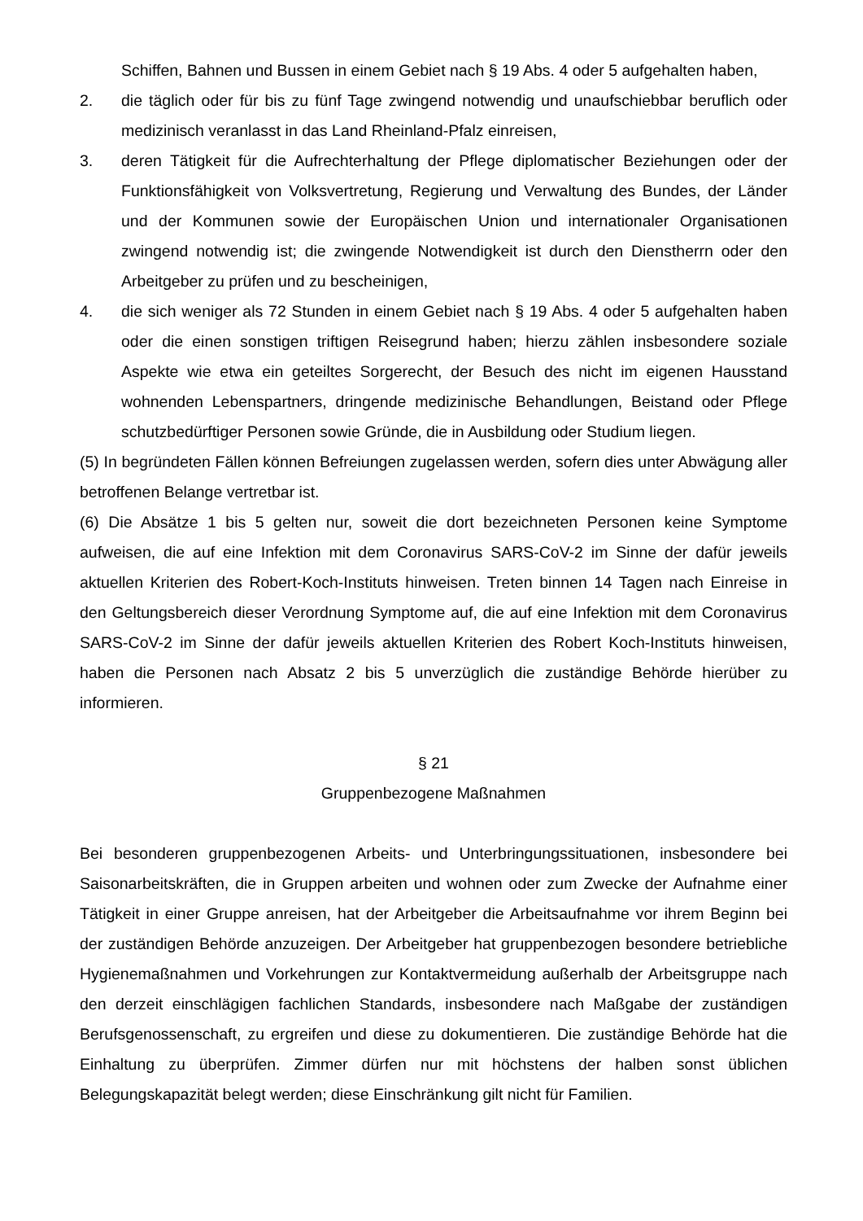Schiffen, Bahnen und Bussen in einem Gebiet nach § 19 Abs. 4 oder 5 aufgehalten haben,
2. die täglich oder für bis zu fünf Tage zwingend notwendig und unaufschiebbar beruflich oder medizinisch veranlasst in das Land Rheinland-Pfalz einreisen,
3. deren Tätigkeit für die Aufrechterhaltung der Pflege diplomatischer Beziehungen oder der Funktionsfähigkeit von Volksvertretung, Regierung und Verwaltung des Bundes, der Länder und der Kommunen sowie der Europäischen Union und internationaler Organisationen zwingend notwendig ist; die zwingende Notwendigkeit ist durch den Dienstherrn oder den Arbeitgeber zu prüfen und zu bescheinigen,
4. die sich weniger als 72 Stunden in einem Gebiet nach § 19 Abs. 4 oder 5 aufgehalten haben oder die einen sonstigen triftigen Reisegrund haben; hierzu zählen insbesondere soziale Aspekte wie etwa ein geteiltes Sorgerecht, der Besuch des nicht im eigenen Hausstand wohnenden Lebenspartners, dringende medizinische Behandlungen, Beistand oder Pflege schutzbedürftiger Personen sowie Gründe, die in Ausbildung oder Studium liegen.
(5) In begründeten Fällen können Befreiungen zugelassen werden, sofern dies unter Abwägung aller betroffenen Belange vertretbar ist.
(6) Die Absätze 1 bis 5 gelten nur, soweit die dort bezeichneten Personen keine Symptome aufweisen, die auf eine Infektion mit dem Coronavirus SARS-CoV-2 im Sinne der dafür jeweils aktuellen Kriterien des Robert-Koch-Instituts hinweisen. Treten binnen 14 Tagen nach Einreise in den Geltungsbereich dieser Verordnung Symptome auf, die auf eine Infektion mit dem Coronavirus SARS-CoV-2 im Sinne der dafür jeweils aktuellen Kriterien des Robert Koch-Instituts hinweisen, haben die Personen nach Absatz 2 bis 5 unverzüglich die zuständige Behörde hierüber zu informieren.
§ 21
Gruppenbezogene Maßnahmen
Bei besonderen gruppenbezogenen Arbeits- und Unterbringungssituationen, insbesondere bei Saisonarbeitskräften, die in Gruppen arbeiten und wohnen oder zum Zwecke der Aufnahme einer Tätigkeit in einer Gruppe anreisen, hat der Arbeitgeber die Arbeitsaufnahme vor ihrem Beginn bei der zuständigen Behörde anzuzeigen. Der Arbeitgeber hat gruppenbezogen besondere betriebliche Hygienemaßnahmen und Vorkehrungen zur Kontaktvermeidung außerhalb der Arbeitsgruppe nach den derzeit einschlägigen fachlichen Standards, insbesondere nach Maßgabe der zuständigen Berufsgenossenschaft, zu ergreifen und diese zu dokumentieren. Die zuständige Behörde hat die Einhaltung zu überprüfen. Zimmer dürfen nur mit höchstens der halben sonst üblichen Belegungskapazität belegt werden; diese Einschränkung gilt nicht für Familien.